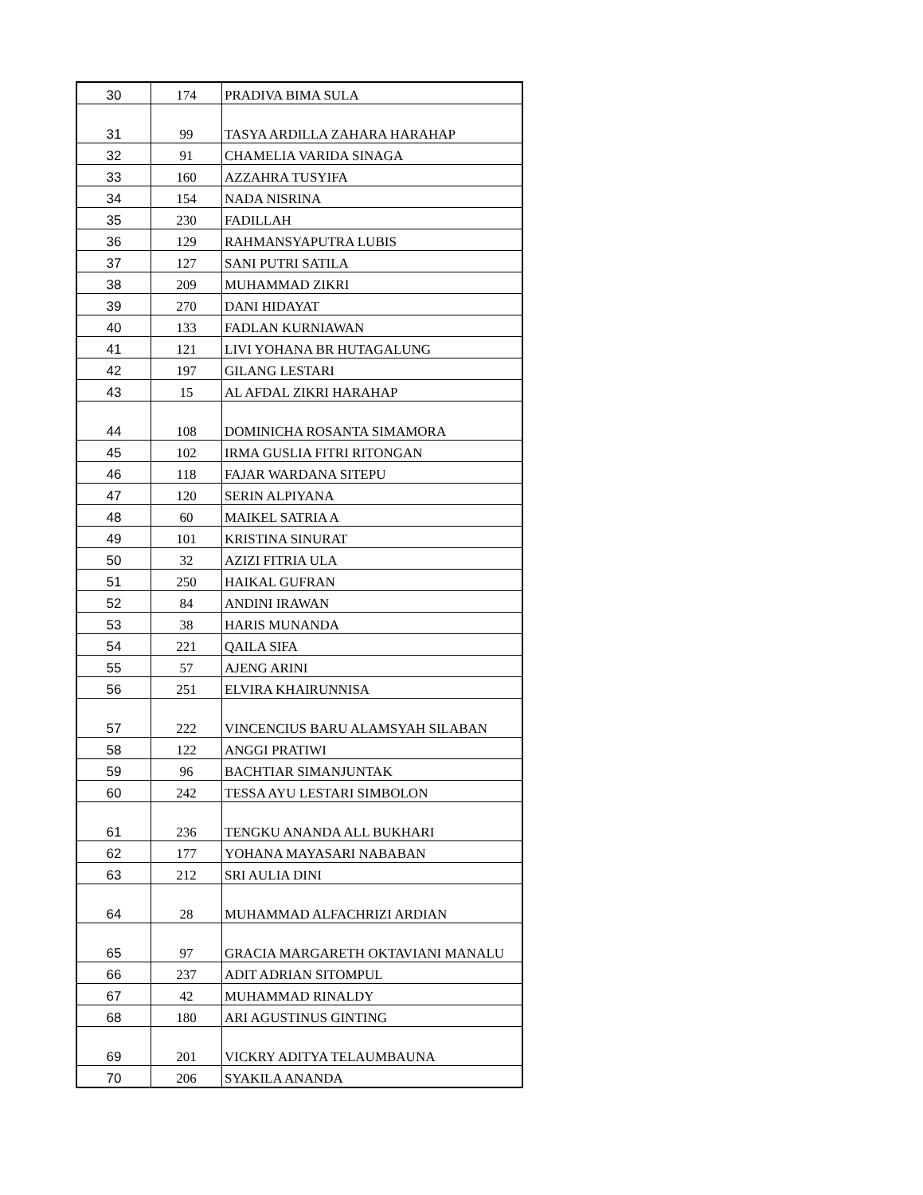| 30 | 174 | PRADIVA BIMA SULA |
| 31 | 99 | TASYA ARDILLA ZAHARA HARAHAP |
| 32 | 91 | CHAMELIA VARIDA SINAGA |
| 33 | 160 | AZZAHRA TUSYIFA |
| 34 | 154 | NADA NISRINA |
| 35 | 230 | FADILLAH |
| 36 | 129 | RAHMANSYAPUTRA LUBIS |
| 37 | 127 | SANI PUTRI SATILA |
| 38 | 209 | MUHAMMAD ZIKRI |
| 39 | 270 | DANI HIDAYAT |
| 40 | 133 | FADLAN KURNIAWAN |
| 41 | 121 | LIVI YOHANA BR HUTAGALUNG |
| 42 | 197 | GILANG LESTARI |
| 43 | 15 | AL AFDAL ZIKRI HARAHAP |
| 44 | 108 | DOMINICHA ROSANTA SIMAMORA |
| 45 | 102 | IRMA GUSLIA FITRI RITONGAN |
| 46 | 118 | FAJAR WARDANA SITEPU |
| 47 | 120 | SERIN ALPIYANA |
| 48 | 60 | MAIKEL SATRIA A |
| 49 | 101 | KRISTINA SINURAT |
| 50 | 32 | AZIZI FITRIA ULA |
| 51 | 250 | HAIKAL GUFRAN |
| 52 | 84 | ANDINI IRAWAN |
| 53 | 38 | HARIS MUNANDA |
| 54 | 221 | QAILA SIFA |
| 55 | 57 | AJENG ARINI |
| 56 | 251 | ELVIRA KHAIRUNNISA |
| 57 | 222 | VINCENCIUS BARU ALAMSYAH SILABAN |
| 58 | 122 | ANGGI PRATIWI |
| 59 | 96 | BACHTIAR SIMANJUNTAK |
| 60 | 242 | TESSA AYU LESTARI SIMBOLON |
| 61 | 236 | TENGKU ANANDA ALL BUKHARI |
| 62 | 177 | YOHANA MAYASARI NABABAN |
| 63 | 212 | SRI AULIA DINI |
| 64 | 28 | MUHAMMAD ALFACHRIZI ARDIAN |
| 65 | 97 | GRACIA MARGARETH OKTAVIANI MANALU |
| 66 | 237 | ADIT ADRIAN SITOMPUL |
| 67 | 42 | MUHAMMAD RINALDY |
| 68 | 180 | ARI AGUSTINUS GINTING |
| 69 | 201 | VICKRY ADITYA TELAUMBAUNA |
| 70 | 206 | SYAKILA ANANDA |